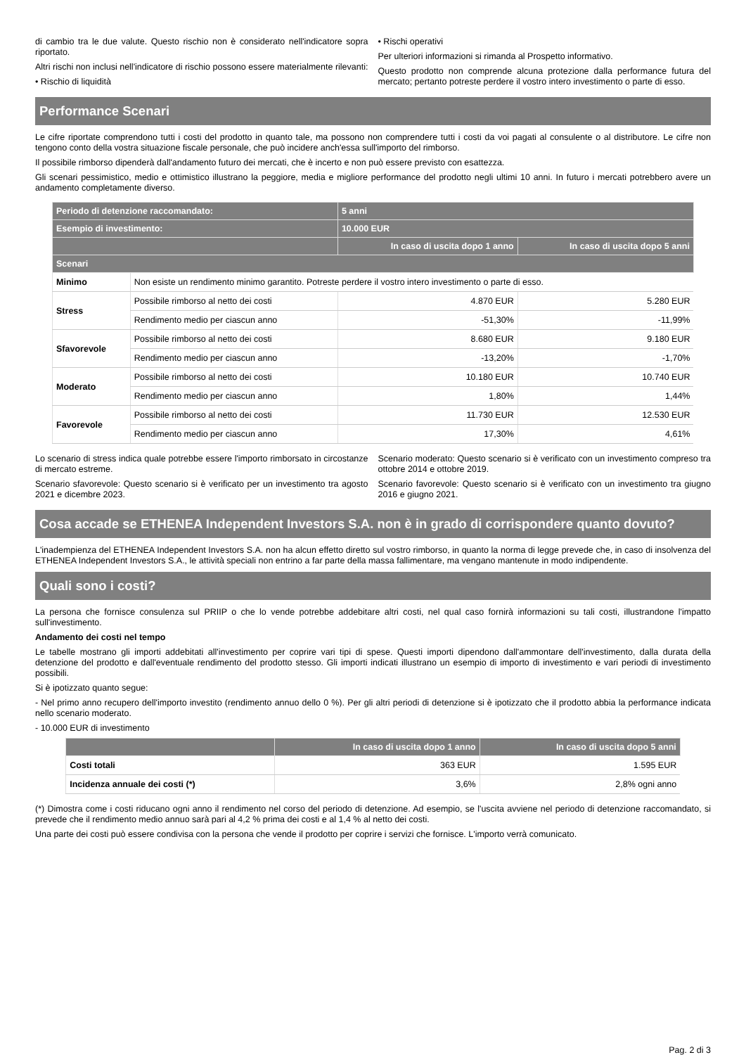di cambio tra le due valute. Questo rischio non è considerato nell'indicatore sopra riportato.
Altri rischi non inclusi nell'indicatore di rischio possono essere materialmente rilevanti:
• Rischio di liquidità
• Rischi operativi
Per ulteriori informazioni si rimanda al Prospetto informativo.
Questo prodotto non comprende alcuna protezione dalla performance futura del mercato; pertanto potreste perdere il vostro intero investimento o parte di esso.
Performance Scenari
Le cifre riportate comprendono tutti i costi del prodotto in quanto tale, ma possono non comprendere tutti i costi da voi pagati al consulente o al distributore. Le cifre non tengono conto della vostra situazione fiscale personale, che può incidere anch'essa sull'importo del rimborso.
Il possibile rimborso dipenderà dall'andamento futuro dei mercati, che è incerto e non può essere previsto con esattezza.
Gli scenari pessimistico, medio e ottimistico illustrano la peggiore, media e migliore performance del prodotto negli ultimi 10 anni. In futuro i mercati potrebbero avere un andamento completamente diverso.
| Periodo di detenzione raccomandato: | | 5 anni | |
| --- | --- | --- | --- |
| Esempio di investimento: | | 10.000 EUR | |
| | | In caso di uscita dopo 1 anno | In caso di uscita dopo 5 anni |
| Scenari | | | |
| Minimo | Non esiste un rendimento minimo garantito. Potreste perdere il vostro intero investimento o parte di esso. | | |
| Stress | Possibile rimborso al netto dei costi | 4.870 EUR | 5.280 EUR |
| | Rendimento medio per ciascun anno | -51,30% | -11,99% |
| Sfavorevole | Possibile rimborso al netto dei costi | 8.680 EUR | 9.180 EUR |
| | Rendimento medio per ciascun anno | -13,20% | -1,70% |
| Moderato | Possibile rimborso al netto dei costi | 10.180 EUR | 10.740 EUR |
| | Rendimento medio per ciascun anno | 1,80% | 1,44% |
| Favorevole | Possibile rimborso al netto dei costi | 11.730 EUR | 12.530 EUR |
| | Rendimento medio per ciascun anno | 17,30% | 4,61% |
Lo scenario di stress indica quale potrebbe essere l'importo rimborsato in circostanze di mercato estreme.
Scenario sfavorevole: Questo scenario si è verificato per un investimento tra agosto 2021 e dicembre 2023.
Scenario moderato: Questo scenario si è verificato con un investimento compreso tra ottobre 2014 e ottobre 2019.
Scenario favorevole: Questo scenario si è verificato con un investimento tra giugno 2016 e giugno 2021.
Cosa accade se ETHENEA Independent Investors S.A. non è in grado di corrispondere quanto dovuto?
L'inadempienza del ETHENEA Independent Investors S.A. non ha alcun effetto diretto sul vostro rimborso, in quanto la norma di legge prevede che, in caso di insolvenza del ETHENEA Independent Investors S.A., le attività speciali non entrino a far parte della massa fallimentare, ma vengano mantenute in modo indipendente.
Quali sono i costi?
La persona che fornisce consulenza sul PRIIP o che lo vende potrebbe addebitare altri costi, nel qual caso fornirà informazioni su tali costi, illustrandone l'impatto sull'investimento.
Andamento dei costi nel tempo
Le tabelle mostrano gli importi addebitati all'investimento per coprire vari tipi di spese. Questi importi dipendono dall'ammontare dell'investimento, dalla durata della detenzione del prodotto e dall'eventuale rendimento del prodotto stesso. Gli importi indicati illustrano un esempio di importo di investimento e vari periodi di investimento possibili.
Si è ipotizzato quanto segue:
- Nel primo anno recupero dell'importo investito (rendimento annuo dello 0 %). Per gli altri periodi di detenzione si è ipotizzato che il prodotto abbia la performance indicata nello scenario moderato.
- 10.000 EUR di investimento
| | In caso di uscita dopo 1 anno | In caso di uscita dopo 5 anni |
| --- | --- | --- |
| Costi totali | 363 EUR | 1.595 EUR |
| Incidenza annuale dei costi (*) | 3,6% | 2,8% ogni anno |
(*) Dimostra come i costi riducano ogni anno il rendimento nel corso del periodo di detenzione. Ad esempio, se l'uscita avviene nel periodo di detenzione raccomandato, si prevede che il rendimento medio annuo sarà pari al 4,2 % prima dei costi e al 1,4 % al netto dei costi.
Una parte dei costi può essere condivisa con la persona che vende il prodotto per coprire i servizi che fornisce. L'importo verrà comunicato.
Pag. 2 di 3